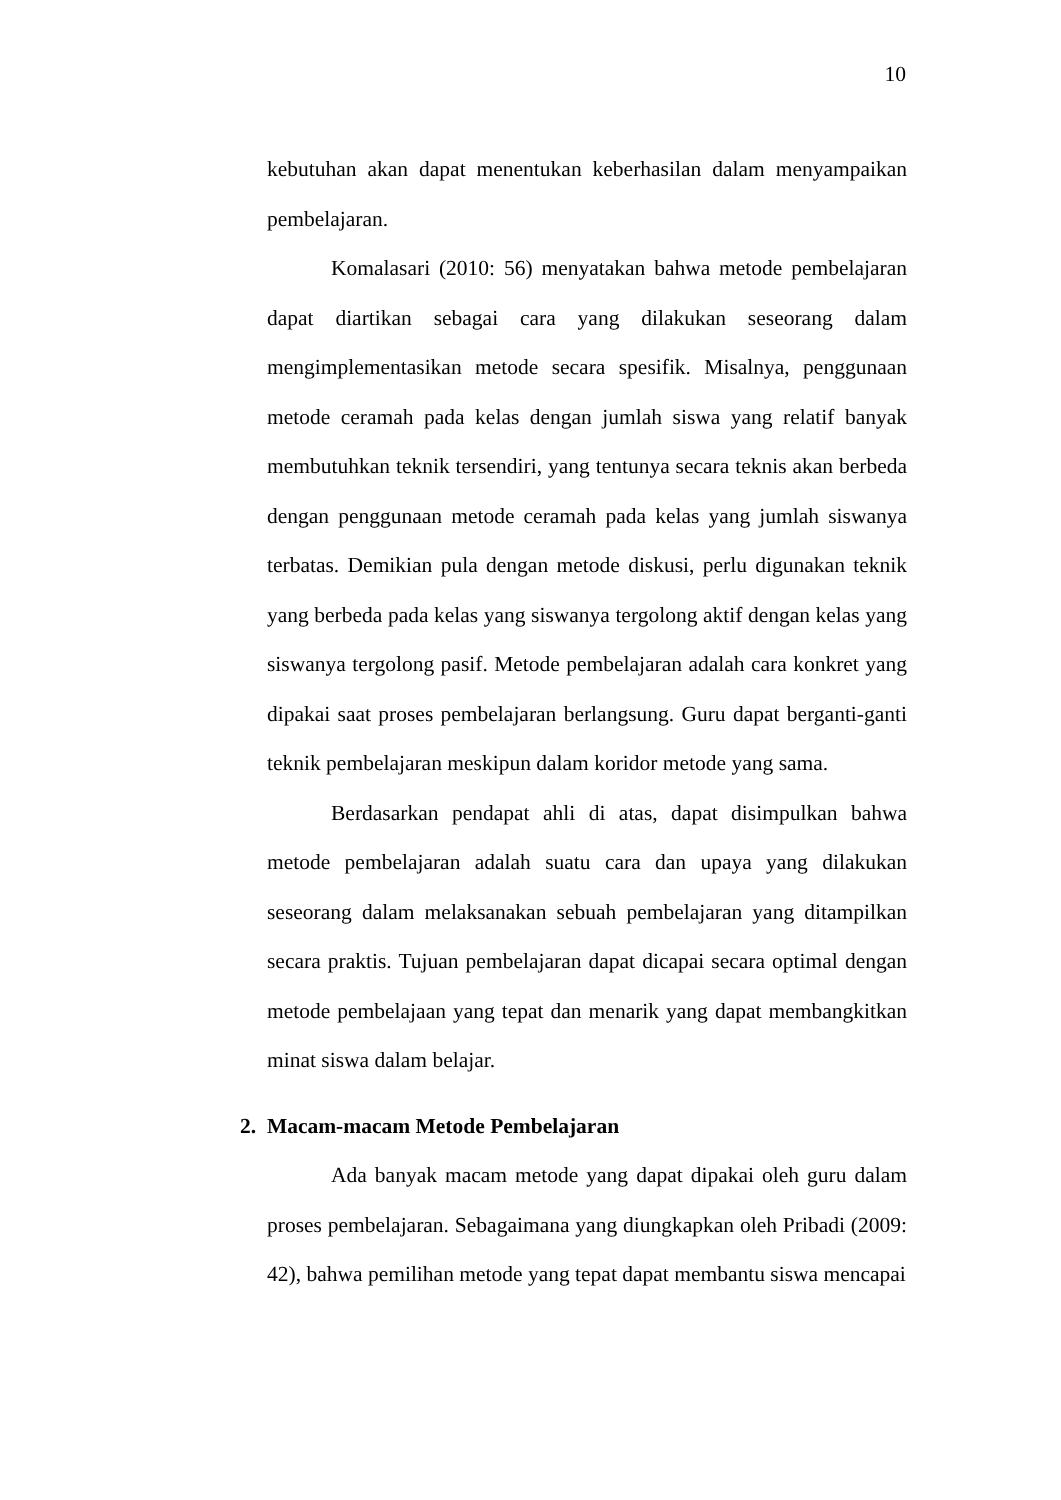10
kebutuhan akan dapat menentukan keberhasilan dalam menyampaikan pembelajaran.
Komalasari (2010: 56) menyatakan bahwa metode pembelajaran dapat diartikan sebagai cara yang dilakukan seseorang dalam mengimplementasikan metode secara spesifik. Misalnya, penggunaan metode ceramah pada kelas dengan jumlah siswa yang relatif banyak membutuhkan teknik tersendiri, yang tentunya secara teknis akan berbeda dengan penggunaan metode ceramah pada kelas yang jumlah siswanya terbatas. Demikian pula dengan metode diskusi, perlu digunakan teknik yang berbeda pada kelas yang siswanya tergolong aktif dengan kelas yang siswanya tergolong pasif. Metode pembelajaran adalah cara konkret yang dipakai saat proses pembelajaran berlangsung. Guru dapat berganti-ganti teknik pembelajaran meskipun dalam koridor metode yang sama.
Berdasarkan pendapat ahli di atas, dapat disimpulkan bahwa metode pembelajaran adalah suatu cara dan upaya yang dilakukan seseorang dalam melaksanakan sebuah pembelajaran yang ditampilkan secara praktis. Tujuan pembelajaran dapat dicapai secara optimal dengan metode pembelajaan yang tepat dan menarik yang dapat membangkitkan minat siswa dalam belajar.
2. Macam-macam Metode Pembelajaran
Ada banyak macam metode yang dapat dipakai oleh guru dalam proses pembelajaran. Sebagaimana yang diungkapkan oleh Pribadi (2009: 42), bahwa pemilihan metode yang tepat dapat membantu siswa mencapai